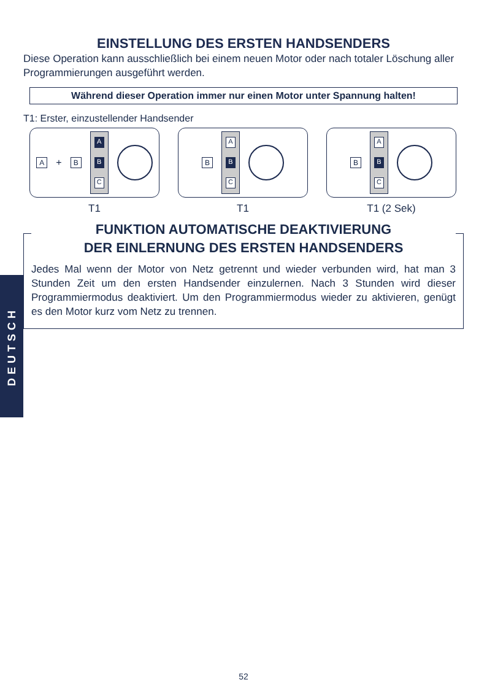EINSTELLUNG DES ERSTEN HANDSENDERS
Diese Operation kann ausschließlich bei einem neuen Motor oder nach totaler Löschung aller Programmierungen ausgeführt werden.
Während dieser Operation immer nur einen Motor unter Spannung halten!
T1: Erster, einzustellender Handsender
A + B
A
B
C
T1
B
A
B
C
T1
B
A
B
C
T1 (2 Sek)
FUNKTION AUTOMATISCHE DEAKTIVIERUNG
DER EINLERNUNG DES ERSTEN HANDSENDERS
Jedes Mal wenn der Motor von Netz getrennt und wieder verbunden wird, hat man 3 Stunden Zeit um den ersten Handsender einzulernen. Nach 3 Stunden wird dieser Programmiermodus deaktiviert. Um den Programmiermodus wieder zu aktivieren, genügt es den Motor kurz vom Netz zu trennen.
DEUTSCH
52